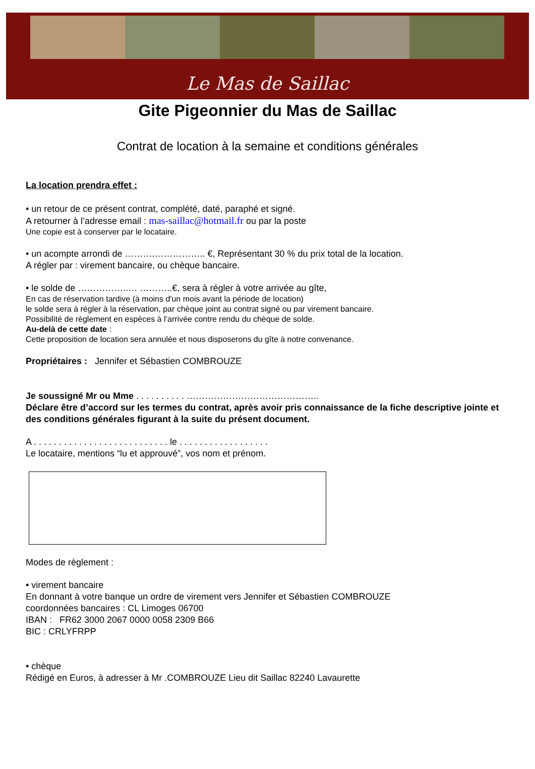Le Mas de Saillac
Gite Pigeonnier du Mas de Saillac
Contrat de location à la semaine et conditions générales
La location prendra effet :
• un retour de ce présent contrat, complété, daté, paraphé et signé.
A retourner à l’adresse email : mas-saillac@hotmail.fr ou par la poste
Une copie est à conserver par le locataire.
• un acompte arrondi de ……….…………….. €, Représentant 30 % du prix total de la location.
A régler par : virement bancaire, ou chèque bancaire.
• le solde de ……………..… ………..€, sera à régler à votre arrivée au gîte,
En cas de réservation tardive (à moins d'un mois avant la période de location)
le solde sera à régler à la réservation, par chèque joint au contrat signé ou par virement bancaire.
Possibilité de règlement en espèces à l’arrivée contre rendu du chèque de solde.
Au-delà de cette date :
Cette proposition de location sera annulée et nous disposerons du gîte à notre convenance.
Propriétaires : Jennifer et Sébastien COMBROUZE
Je soussigné Mr ou Mme . . . . . . . . . . ……………………………………..
Déclare être d’accord sur les termes du contrat, après avoir pris connaissance de la fiche descriptive jointe et des conditions générales figurant à la suite du présent document.
A . . . . . . . . . . . . . . . . . . . . . . . . . . . le . . . . . . . . . . . . . . . . . .
Le locataire, mentions “lu et approuvé”, vos nom et prénom.
Modes de règlement :
• virement bancaire
En donnant à votre banque un ordre de virement vers Jennifer et Sébastien COMBROUZE
coordonnées bancaires : CL Limoges 06700
IBAN : FR62 3000 2067 0000 0058 2309 B66
BIC : CRLYFRPP
• chèque
Rédigé en Euros, à adresser à Mr .COMBROUZE Lieu dit Saillac 82240 Lavaurette